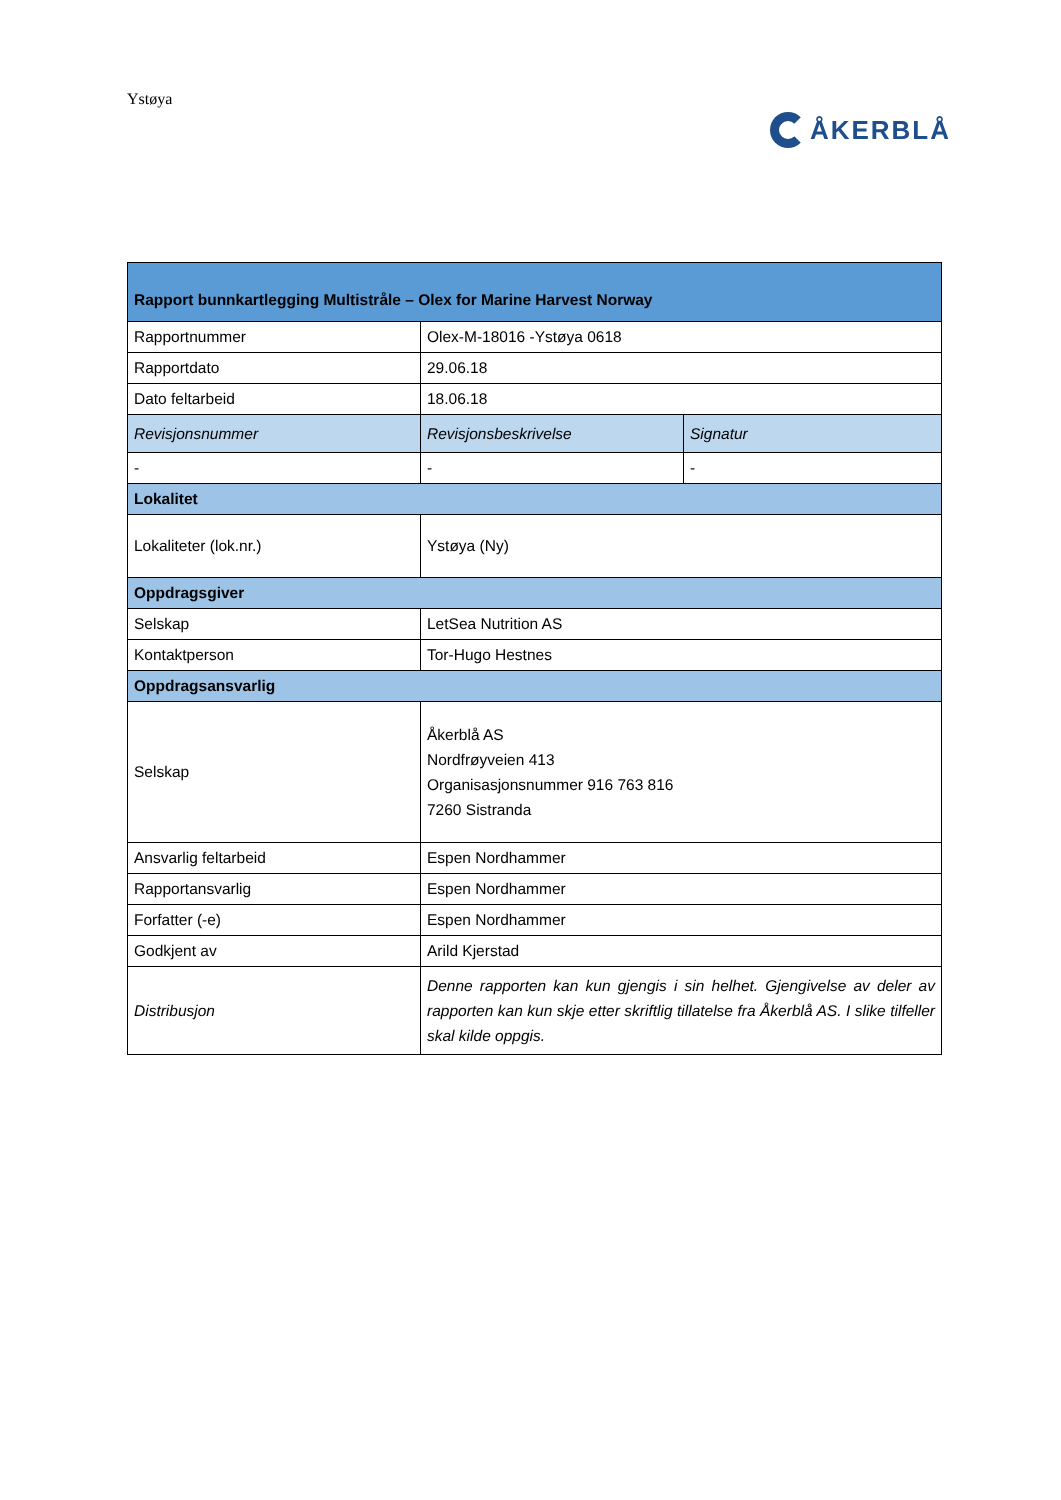Ystøya
ÅKERBLÅ
| Rapport bunnkartlegging Multistråle – Olex for Marine Harvest Norway | | |
| --- | --- | --- |
| Rapportnummer | Olex-M-18016 -Ystøya 0618 | |
| Rapportdato | 29.06.18 | |
| Dato feltarbeid | 18.06.18 | |
| Revisjonsnummer | Revisjonsbeskrivelse | Signatur |
| - | - | - |
| Lokalitet | | |
| Lokaliteter (lok.nr.) | Ystøya (Ny) | |
| Oppdragsgiver | | |
| Selskap | LetSea Nutrition AS | |
| Kontaktperson | Tor-Hugo Hestnes | |
| Oppdragsansvarlig | | |
| Selskap | Åkerblå AS Nordfrøyveien 413 Organisasjonsnummer 916 763 816 7260 Sistranda | |
| Ansvarlig feltarbeid | Espen Nordhammer | |
| Rapportansvarlig | Espen Nordhammer | |
| Forfatter (-e) | Espen Nordhammer | |
| Godkjent av | Arild Kjerstad | |
| Distribusjon | Denne rapporten kan kun gjengis i sin helhet. Gjengivelse av deler av rapporten kan kun skje etter skriftlig tillatelse fra Åkerblå AS. I slike tilfeller skal kilde oppgis. | |